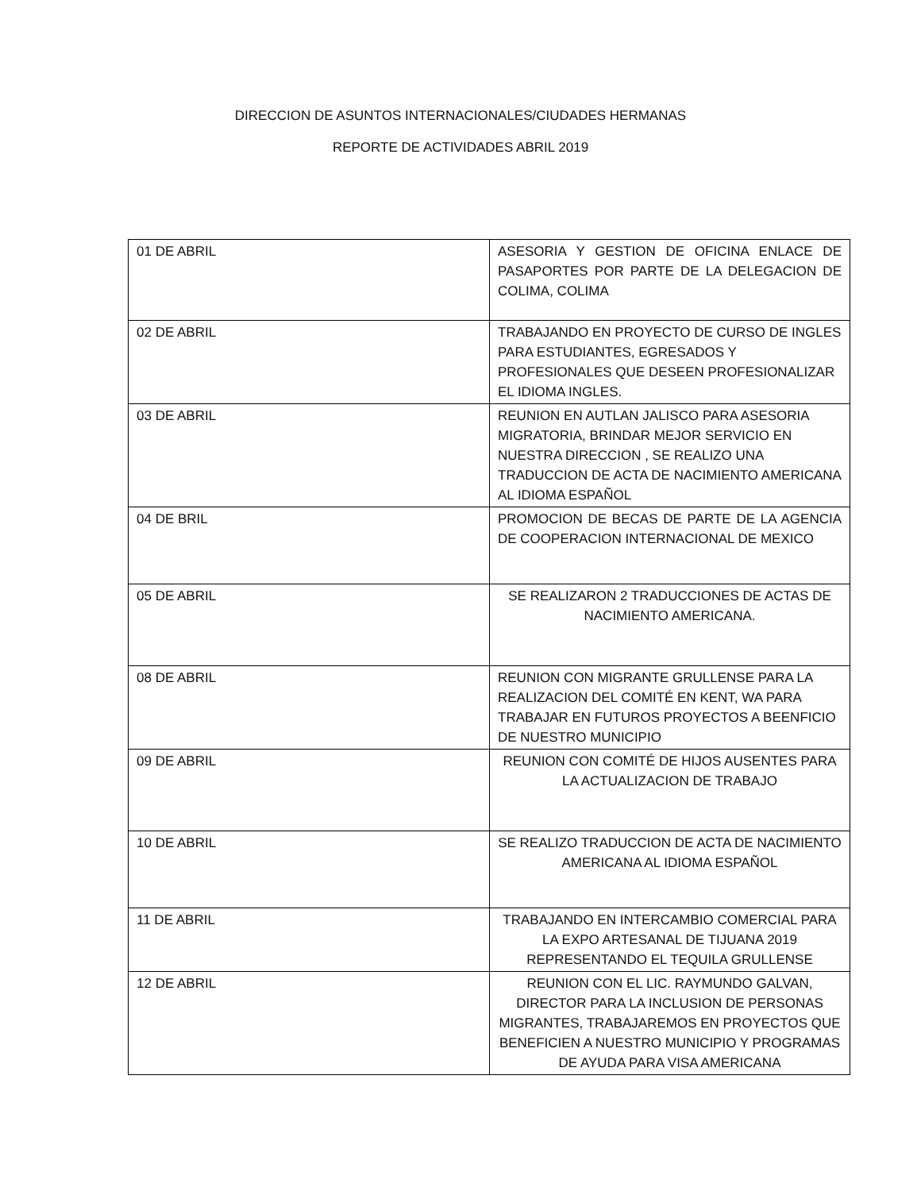DIRECCION DE ASUNTOS INTERNACIONALES/CIUDADES HERMANAS
REPORTE DE ACTIVIDADES ABRIL 2019
| 01 DE ABRIL | ASESORIA Y GESTION DE OFICINA ENLACE DE PASAPORTES POR PARTE DE LA DELEGACION DE COLIMA, COLIMA |
| 02 DE ABRIL | TRABAJANDO EN PROYECTO DE CURSO DE INGLES PARA ESTUDIANTES, EGRESADOS Y PROFESIONALES QUE DESEEN PROFESIONALIZAR EL IDIOMA INGLES. |
| 03 DE ABRIL | REUNION EN AUTLAN JALISCO PARA ASESORIA MIGRATORIA, BRINDAR MEJOR SERVICIO EN NUESTRA DIRECCION , SE REALIZO UNA TRADUCCION DE ACTA DE NACIMIENTO AMERICANA AL IDIOMA ESPAÑOL |
| 04 DE BRIL | PROMOCION DE BECAS DE PARTE DE LA AGENCIA DE COOPERACION INTERNACIONAL DE MEXICO |
| 05 DE ABRIL | SE REALIZARON 2 TRADUCCIONES DE ACTAS DE NACIMIENTO AMERICANA. |
| 08 DE ABRIL | REUNION CON MIGRANTE GRULLENSE PARA LA REALIZACION DEL COMITÉ EN KENT, WA PARA TRABAJAR EN FUTUROS PROYECTOS A BEENFICIO DE NUESTRO MUNICIPIO |
| 09 DE ABRIL | REUNION CON COMITÉ DE HIJOS AUSENTES PARA LA ACTUALIZACION DE TRABAJO |
| 10 DE ABRIL | SE REALIZO TRADUCCION DE ACTA DE NACIMIENTO AMERICANA AL IDIOMA ESPAÑOL |
| 11 DE ABRIL | TRABAJANDO EN INTERCAMBIO COMERCIAL PARA LA EXPO ARTESANAL DE TIJUANA 2019 REPRESENTANDO EL TEQUILA GRULLENSE |
| 12 DE ABRIL | REUNION CON EL LIC. RAYMUNDO GALVAN, DIRECTOR PARA LA INCLUSION DE PERSONAS MIGRANTES, TRABAJAREMOS EN PROYECTOS QUE BENEFICIEN A NUESTRO MUNICIPIO Y PROGRAMAS DE AYUDA PARA VISA AMERICANA |